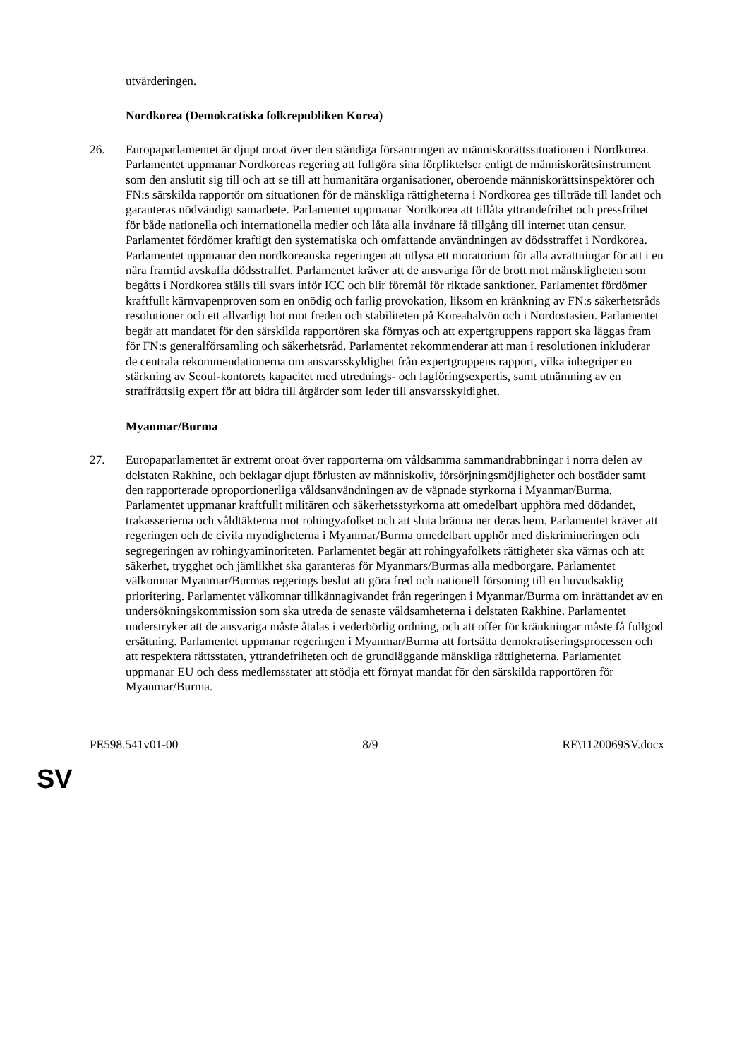utvärderingen.
Nordkorea (Demokratiska folkrepubliken Korea)
26. Europaparlamentet är djupt oroat över den ständiga försämringen av människorättssituationen i Nordkorea. Parlamentet uppmanar Nordkoreas regering att fullgöra sina förpliktelser enligt de människorättsinstrument som den anslutit sig till och att se till att humanitära organisationer, oberoende människorättsinspektörer och FN:s särskilda rapportör om situationen för de mänskliga rättigheterna i Nordkorea ges tillträde till landet och garanteras nödvändigt samarbete. Parlamentet uppmanar Nordkorea att tillåta yttrandefrihet och pressfrihet för både nationella och internationella medier och låta alla invånare få tillgång till internet utan censur. Parlamentet fördömer kraftigt den systematiska och omfattande användningen av dödsstraffet i Nordkorea. Parlamentet uppmanar den nordkoreanska regeringen att utlysa ett moratorium för alla avrättningar för att i en nära framtid avskaffa dödsstraffet. Parlamentet kräver att de ansvariga för de brott mot mänskligheten som begåtts i Nordkorea ställs till svars inför ICC och blir föremål för riktade sanktioner. Parlamentet fördömer kraftfullt kärnvapenproven som en onödig och farlig provokation, liksom en kränkning av FN:s säkerhetsråds resolutioner och ett allvarligt hot mot freden och stabiliteten på Koreahalvön och i Nordostasien. Parlamentet begär att mandatet för den särskilda rapportören ska förnyas och att expertgruppens rapport ska läggas fram för FN:s generalförsamling och säkerhetsråd. Parlamentet rekommenderar att man i resolutionen inkluderar de centrala rekommendationerna om ansvarsskyldighet från expertgruppens rapport, vilka inbegriper en stärkning av Seoul-kontorets kapacitet med utrednings- och lagföringsexpertis, samt utnämning av en straffrättslig expert för att bidra till åtgärder som leder till ansvarsskyldighet.
Myanmar/Burma
27. Europaparlamentet är extremt oroat över rapporterna om våldsamma sammandrabbningar i norra delen av delstaten Rakhine, och beklagar djupt förlusten av människoliv, försörjningsmöjligheter och bostäder samt den rapporterade oproportionerliga våldsanvändningen av de väpnade styrkorna i Myanmar/Burma. Parlamentet uppmanar kraftfullt militären och säkerhetsstyrkorna att omedelbart upphöra med dödandet, trakasserierna och våldtäkterna mot rohingyafolket och att sluta bränna ner deras hem. Parlamentet kräver att regeringen och de civila myndigheterna i Myanmar/Burma omedelbart upphör med diskrimineringen och segregeringen av rohingyaminoriteten. Parlamentet begär att rohingyafolkets rättigheter ska värnas och att säkerhet, trygghet och jämlikhet ska garanteras för Myanmars/Burmas alla medborgare. Parlamentet välkomnar Myanmar/Burmas regerings beslut att göra fred och nationell försoning till en huvudsaklig prioritering. Parlamentet välkomnar tillkännagivandet från regeringen i Myanmar/Burma om inrättandet av en undersökningskommission som ska utreda de senaste våldsamheterna i delstaten Rakhine. Parlamentet understryker att de ansvariga måste åtalas i vederbörlig ordning, och att offer för kränkningar måste få fullgod ersättning. Parlamentet uppmanar regeringen i Myanmar/Burma att fortsätta demokratiseringsprocessen och att respektera rättsstaten, yttrandefriheten och de grundläggande mänskliga rättigheterna. Parlamentet uppmanar EU och dess medlemsstater att stödja ett förnyat mandat för den särskilda rapportören för Myanmar/Burma.
PE598.541v01-00 8/9 RE\1120069SV.docx
SV